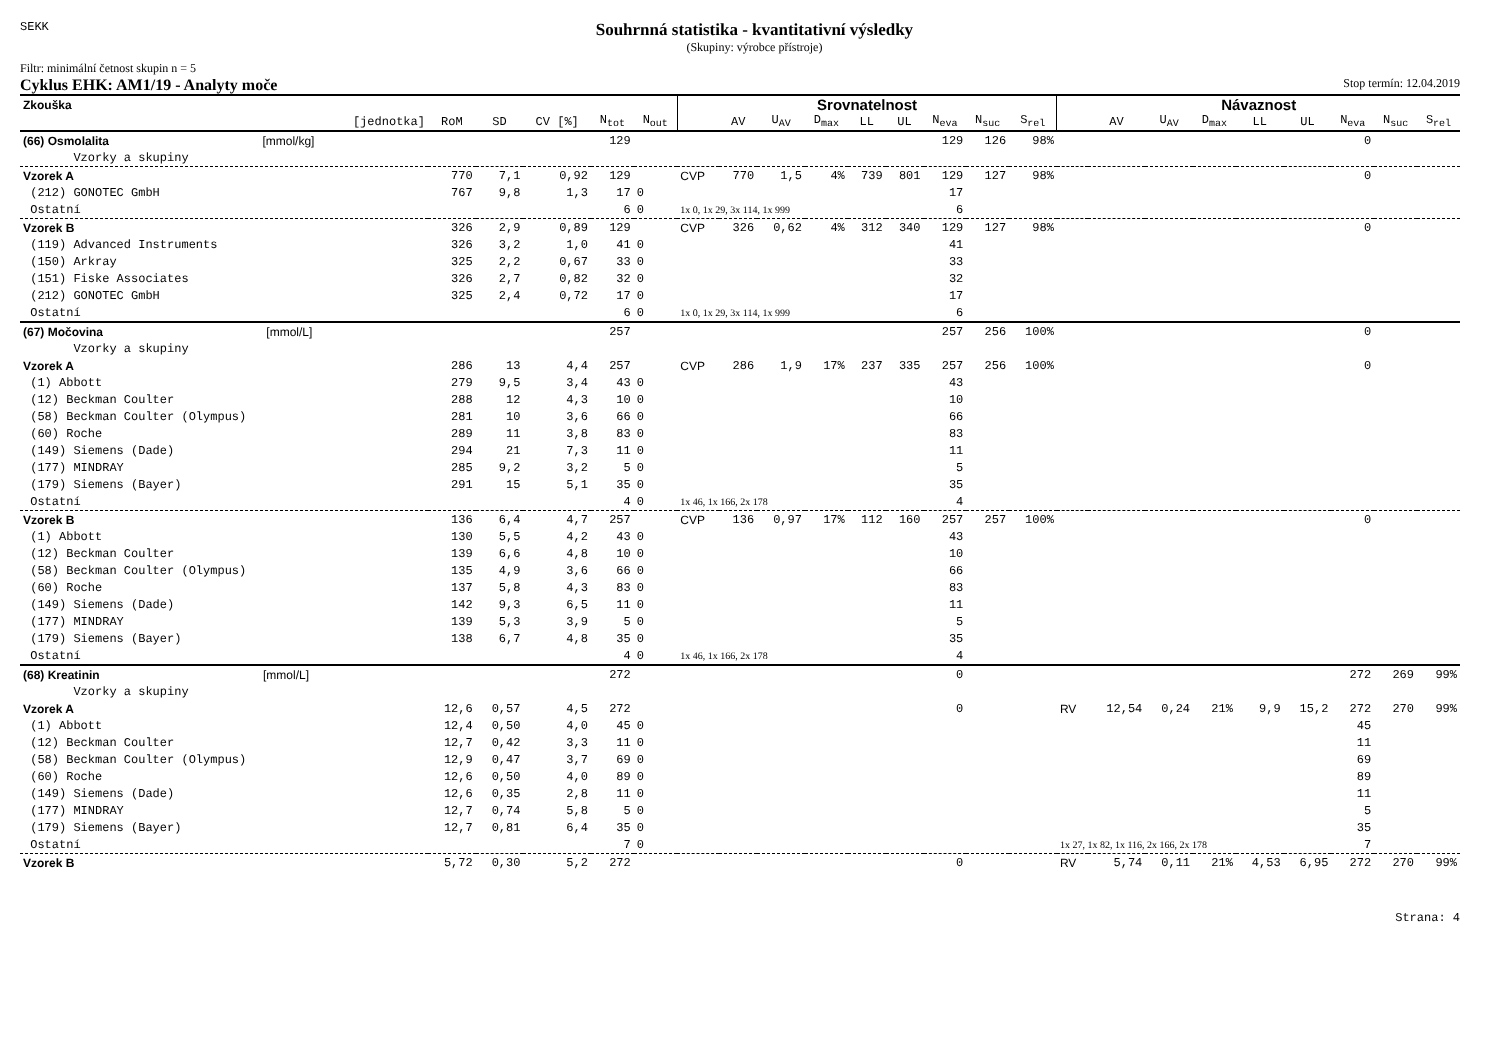SEKK
Souhrnná statistika - kvantitativní výsledky
(Skupiny: výrobce přístroje)
Filtr: minimální četnost skupin n = 5
Cyklus EHK: AM1/19 - Analyty moče Stop termín: 12.04.2019
| Zkouška | | | | | | Srovnatelnost | | | | | | | | | Návaznost | | | | | | | | |
| --- | --- | --- | --- | --- | --- | --- | --- | --- | --- | --- | --- | --- | --- | --- | --- | --- | --- | --- | --- | --- | --- | --- | --- |
| [jednotka] | RoM | SD | CV [%] | N<sub>tot</sub> | N<sub>out</sub> | | AV | U<sub>AV</sub> | D<sub>max</sub> | LL | UL | N<sub>eva</sub> | N<sub>suc</sub> | S<sub>rel</sub> | | AV | U<sub>AV</sub> | D<sub>max</sub> | LL | UL | N<sub>eva</sub> | N<sub>suc</sub> | S<sub>rel</sub> |
| (66) Osmolalita [mmol/kg] | | | | 129 | | | | | | | | 129 | 126 | 98% | | | | | | | 0 | | |
| Vzorky a skupiny | | | | | | | | | | | | | | | | | | | | | | | |
| Vzorek A | 770 | 7,1 | 0,92 | 129 | | CVP | 770 | 1,5 | 4% | 739 | 801 | 129 | 127 | 98% | | | | | | | 0 | | |
| (212) GONOTEC GmbH | 767 | 9,8 | 1,3 | 17 | 0 | | | | | | | 17 | | | | | | | | | | | |
| Ostatní | | | | 6 | 0 | 1x 0, 1x 29, 3x 114, 1x 999 | | | | | | 6 | | | | | | | | | | | |
| Vzorek B | 326 | 2,9 | 0,89 | 129 | | CVP | 326 | 0,62 | 4% | 312 | 340 | 129 | 127 | 98% | | | | | | | 0 | | |
| (119) Advanced Instruments | 326 | 3,2 | 1,0 | 41 | 0 | | | | | | | 41 | | | | | | | | | | | |
| (150) Arkray | 325 | 2,2 | 0,67 | 33 | 0 | | | | | | | 33 | | | | | | | | | | | |
| (151) Fiske Associates | 326 | 2,7 | 0,82 | 32 | 0 | | | | | | | 32 | | | | | | | | | | | |
| (212) GONOTEC GmbH | 325 | 2,4 | 0,72 | 17 | 0 | | | | | | | 17 | | | | | | | | | | | |
| Ostatní | | | | 6 | 0 | 1x 0, 1x 29, 3x 114, 1x 999 | | | | | | 6 | | | | | | | | | | | |
| (67) Močovina [mmol/L] | | | | 257 | | | | | | | | 257 | 256 | 100% | | | | | | | 0 | | |
| Vzorky a skupiny | | | | | | | | | | | | | | | | | | | | | | | |
| Vzorek A | 286 | 13 | 4,4 | 257 | | CVP | 286 | 1,9 | 17% | 237 | 335 | 257 | 256 | 100% | | | | | | | 0 | | |
| (1) Abbott | 279 | 9,5 | 3,4 | 43 | 0 | | | | | | | 43 | | | | | | | | | | | |
| (12) Beckman Coulter | 288 | 12 | 4,3 | 10 | 0 | | | | | | | 10 | | | | | | | | | | | |
| (58) Beckman Coulter (Olympus) | 281 | 10 | 3,6 | 66 | 0 | | | | | | | 66 | | | | | | | | | | | |
| (60) Roche | 289 | 11 | 3,8 | 83 | 0 | | | | | | | 83 | | | | | | | | | | | |
| (149) Siemens (Dade) | 294 | 21 | 7,3 | 11 | 0 | | | | | | | 11 | | | | | | | | | | | |
| (177) MINDRAY | 285 | 9,2 | 3,2 | 5 | 0 | | | | | | | 5 | | | | | | | | | | | |
| (179) Siemens (Bayer) | 291 | 15 | 5,1 | 35 | 0 | | | | | | | 35 | | | | | | | | | | | |
| Ostatní | | | | 4 | 0 | 1x 46, 1x 166, 2x 178 | | | | | | 4 | | | | | | | | | | | |
| Vzorek B | 136 | 6,4 | 4,7 | 257 | | CVP | 136 | 0,97 | 17% | 112 | 160 | 257 | 257 | 100% | | | | | | | 0 | | |
| (1) Abbott | 130 | 5,5 | 4,2 | 43 | 0 | | | | | | | 43 | | | | | | | | | | | |
| (12) Beckman Coulter | 139 | 6,6 | 4,8 | 10 | 0 | | | | | | | 10 | | | | | | | | | | | |
| (58) Beckman Coulter (Olympus) | 135 | 4,9 | 3,6 | 66 | 0 | | | | | | | 66 | | | | | | | | | | | |
| (60) Roche | 137 | 5,8 | 4,3 | 83 | 0 | | | | | | | 83 | | | | | | | | | | | |
| (149) Siemens (Dade) | 142 | 9,3 | 6,5 | 11 | 0 | | | | | | | 11 | | | | | | | | | | | |
| (177) MINDRAY | 139 | 5,3 | 3,9 | 5 | 0 | | | | | | | 5 | | | | | | | | | | | |
| (179) Siemens (Bayer) | 138 | 6,7 | 4,8 | 35 | 0 | | | | | | | 35 | | | | | | | | | | | |
| Ostatní | | | | 4 | 0 | 1x 46, 1x 166, 2x 178 | | | | | | 4 | | | | | | | | | | | |
| (68) Kreatinin [mmol/L] | | | | 272 | | | | | | | | 0 | | | | | | | | | 272 | 269 | 99% |
| Vzorky a skupiny | | | | | | | | | | | | | | | | | | | | | | | |
| Vzorek A | 12,6 | 0,57 | 4,5 | 272 | | | | | | | | 0 | | | RV | 12,54 | 0,24 | 21% | 9,9 | 15,2 | 272 | 270 | 99% |
| (1) Abbott | 12,4 | 0,50 | 4,0 | 45 | 0 | | | | | | | | | | | | | | | | 45 | | |
| (12) Beckman Coulter | 12,7 | 0,42 | 3,3 | 11 | 0 | | | | | | | | | | | | | | | | 11 | | |
| (58) Beckman Coulter (Olympus) | 12,9 | 0,47 | 3,7 | 69 | 0 | | | | | | | | | | | | | | | | 69 | | |
| (60) Roche | 12,6 | 0,50 | 4,0 | 89 | 0 | | | | | | | | | | | | | | | | 89 | | |
| (149) Siemens (Dade) | 12,6 | 0,35 | 2,8 | 11 | 0 | | | | | | | | | | | | | | | | 11 | | |
| (177) MINDRAY | 12,7 | 0,74 | 5,8 | 5 | 0 | | | | | | | | | | | | | | | | 5 | | |
| (179) Siemens (Bayer) | 12,7 | 0,81 | 6,4 | 35 | 0 | | | | | | | | | | | | | | | | 35 | | |
| Ostatní | | | | 7 | 0 | | | | | | | | | | 1x 27, 1x 82, 1x 116, 2x 166, 2x 178 | | | | | | 7 | | |
| Vzorek B | 5,72 | 0,30 | 5,2 | 272 | | | | | | | | 0 | | | RV | 5,74 | 0,11 | 21% | 4,53 | 6,95 | 272 | 270 | 99% |
Strana: 4